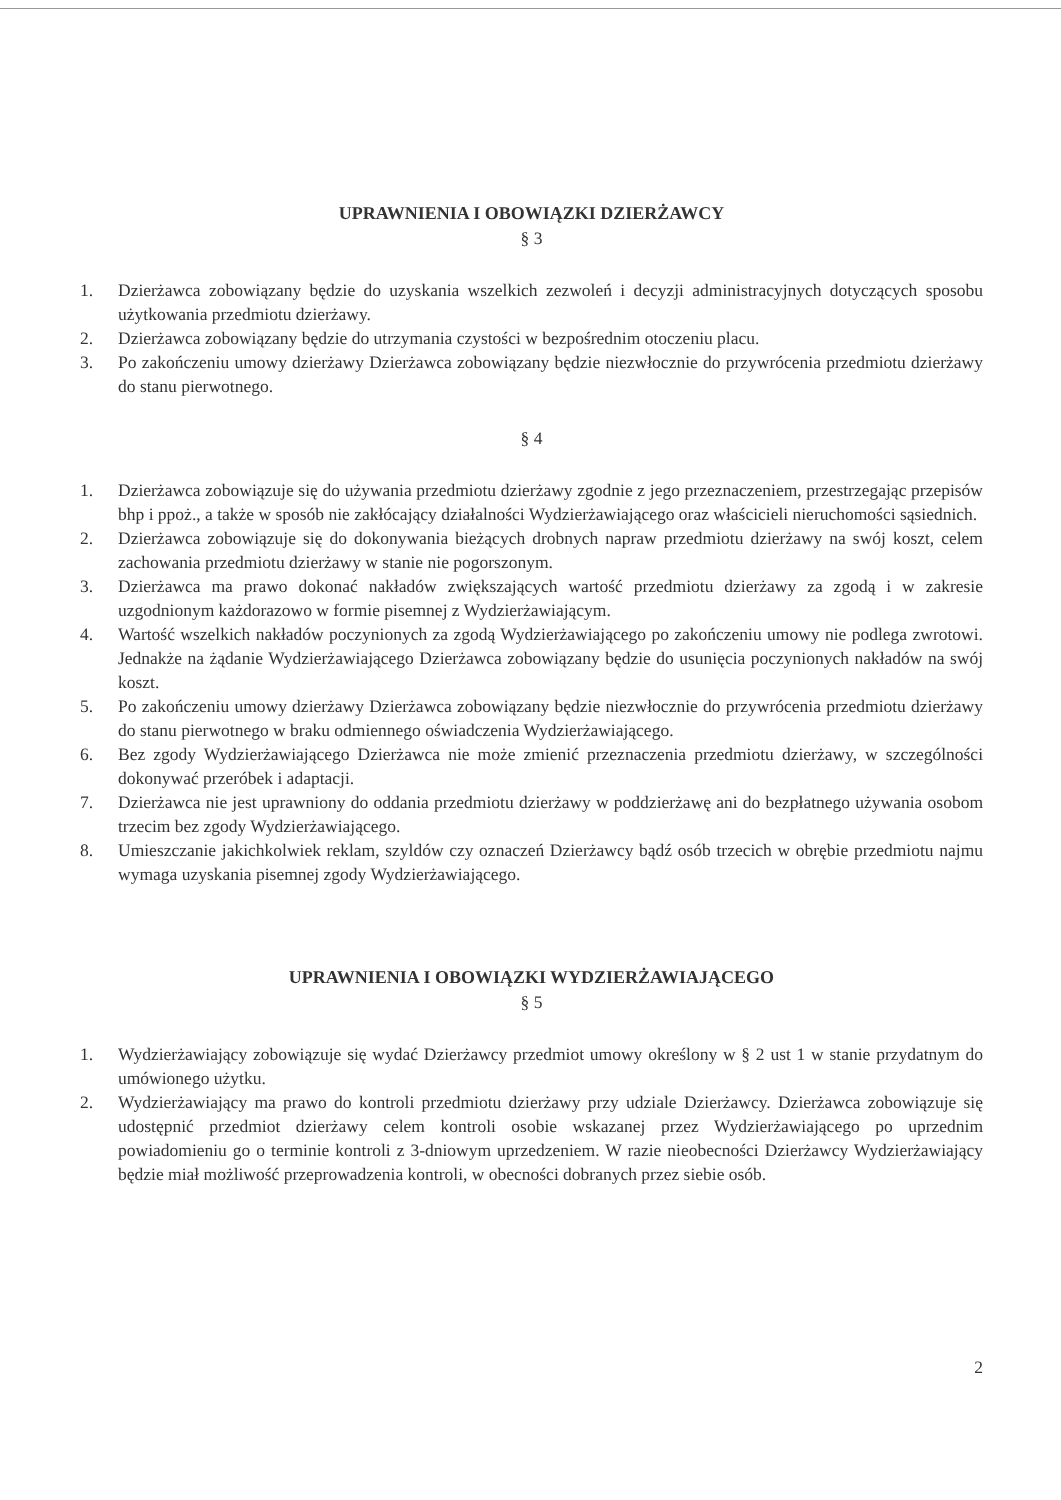UPRAWNIENIA I OBOWIĄZKI DZIERŻAWCY
§ 3
1. Dzierżawca zobowiązany będzie do uzyskania wszelkich zezwoleń i decyzji administracyjnych dotyczących sposobu użytkowania przedmiotu dzierżawy.
2. Dzierżawca zobowiązany będzie do utrzymania czystości w bezpośrednim otoczeniu placu.
3. Po zakończeniu umowy dzierżawy Dzierżawca zobowiązany będzie niezwłocznie do przywrócenia przedmiotu dzierżawy do stanu pierwotnego.
§ 4
1. Dzierżawca zobowiązuje się do używania przedmiotu dzierżawy zgodnie z jego przeznaczeniem, przestrzegając przepisów bhp i ppoż., a także w sposób nie zakłócający działalności Wydzierżawiającego oraz właścicieli nieruchomości sąsiednich.
2. Dzierżawca zobowiązuje się do dokonywania bieżących drobnych napraw przedmiotu dzierżawy na swój koszt, celem zachowania przedmiotu dzierżawy w stanie nie pogorszonym.
3. Dzierżawca ma prawo dokonać nakładów zwiększających wartość przedmiotu dzierżawy za zgodą i w zakresie uzgodnionym każdorazowo w formie pisemnej z Wydzierżawiającym.
4. Wartość wszelkich nakładów poczynionych za zgodą Wydzierżawiającego po zakończeniu umowy nie podlega zwrotowi. Jednakże na żądanie Wydzierżawiającego Dzierżawca zobowiązany będzie do usunięcia poczynionych nakładów na swój koszt.
5. Po zakończeniu umowy dzierżawy Dzierżawca zobowiązany będzie niezwłocznie do przywrócenia przedmiotu dzierżawy do stanu pierwotnego w braku odmiennego oświadczenia Wydzierżawiającego.
6. Bez zgody Wydzierżawiającego Dzierżawca nie może zmienić przeznaczenia przedmiotu dzierżawy, w szczególności dokonywać przeróbek i adaptacji.
7. Dzierżawca nie jest uprawniony do oddania przedmiotu dzierżawy w poddzierżawę ani do bezpłatnego używania osobom trzecim bez zgody Wydzierżawiającego.
8. Umieszczanie jakichkolwiek reklam, szyldów czy oznaczeń Dzierżawcy bądź osób trzecich w obrębie przedmiotu najmu wymaga uzyskania pisemnej zgody Wydzierżawiającego.
UPRAWNIENIA I OBOWIĄZKI WYDZIERŻAWIAJĄCEGO
§ 5
1. Wydzierżawiający zobowiązuje się wydać Dzierżawcy przedmiot umowy określony w § 2 ust 1 w stanie przydatnym do umówionego użytku.
2. Wydzierżawiający ma prawo do kontroli przedmiotu dzierżawy przy udziale Dzierżawcy. Dzierżawca zobowiązuje się udostępnić przedmiot dzierżawy celem kontroli osobie wskazanej przez Wydzierżawiającego po uprzednim powiadomieniu go o terminie kontroli z 3-dniowym uprzedzeniem. W razie nieobecności Dzierżawcy Wydzierżawiający będzie miał możliwość przeprowadzenia kontroli, w obecności dobranych przez siebie osób.
2